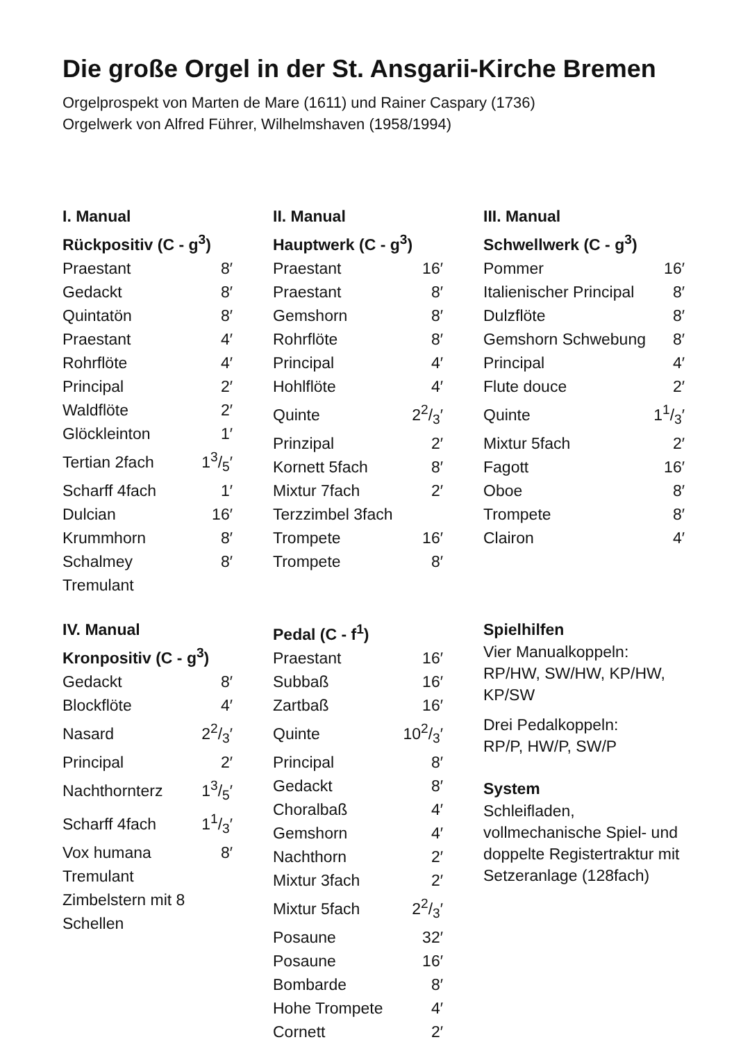Die große Orgel in der St. Ansgarii-Kirche Bremen
Orgelprospekt von Marten de Mare (1611) und Rainer Caspary (1736)
Orgelwerk von Alfred Führer, Wilhelmshaven (1958/1994)
I. Manual
Rückpositiv (C - g<sup>3</sup>)
| Praestant | 8′ |
| Gedackt | 8′ |
| Quintatön | 8′ |
| Praestant | 4′ |
| Rohrflöte | 4′ |
| Principal | 2′ |
| Waldflöte | 2′ |
| Glöckleinton | 1′ |
| Tertian 2fach | 13/5′ |
| Scharff 4fach | 1′ |
| Dulcian | 16′ |
| Krummhorn | 8′ |
| Schalmey | 8′ |
| Tremulant | |
II. Manual
Hauptwerk (C - g<sup>3</sup>)
| Praestant | 16′ |
| Praestant | 8′ |
| Gemshorn | 8′ |
| Rohrflöte | 8′ |
| Principal | 4′ |
| Hohlflöte | 4′ |
| Quinte | 22/3′ |
| Prinzipal | 2′ |
| Kornett 5fach | 8′ |
| Mixtur 7fach | 2′ |
| Terzzimbel 3fach | |
| Trompete | 16′ |
| Trompete | 8′ |
III. Manual
Schwellwerk (C - g<sup>3</sup>)
| Pommer | 16′ |
| Italienischer Principal | 8′ |
| Dulzflöte | 8′ |
| Gemshorn Schwebung | 8′ |
| Principal | 4′ |
| Flute douce | 2′ |
| Quinte | 11/3′ |
| Mixtur 5fach | 2′ |
| Fagott | 16′ |
| Oboe | 8′ |
| Trompete | 8′ |
| Clairon | 4′ |
IV. Manual
Kronpositiv (C - g<sup>3</sup>)
| Gedackt | 8′ |
| Blockflöte | 4′ |
| Nasard | 22/3′ |
| Principal | 2′ |
| Nachthornterz | 13/5′ |
| Scharff 4fach | 11/3′ |
| Vox humana | 8′ |
| Tremulant | |
| Zimbelstern mit 8 Schellen | |
Pedal (C - f<sup>1</sup>)
| Praestant | 16′ |
| Subbaß | 16′ |
| Zartbaß | 16′ |
| Quinte | 102/3′ |
| Principal | 8′ |
| Gedackt | 8′ |
| Choralbaß | 4′ |
| Gemshorn | 4′ |
| Nachthorn | 2′ |
| Mixtur 3fach | 2′ |
| Mixtur 5fach | 22/3′ |
| Posaune | 32′ |
| Posaune | 16′ |
| Bombarde | 8′ |
| Hohe Trompete | 4′ |
| Cornett | 2′ |
Spielhilfen
Vier Manualkoppeln:
RP/HW, SW/HW, KP/HW,
KP/SW
Drei Pedalkoppeln:
RP/P, HW/P, SW/P
System
Schleifladen,
vollmechanische Spiel- und
doppelte Registertraktur mit
Setzeranlage (128fach)